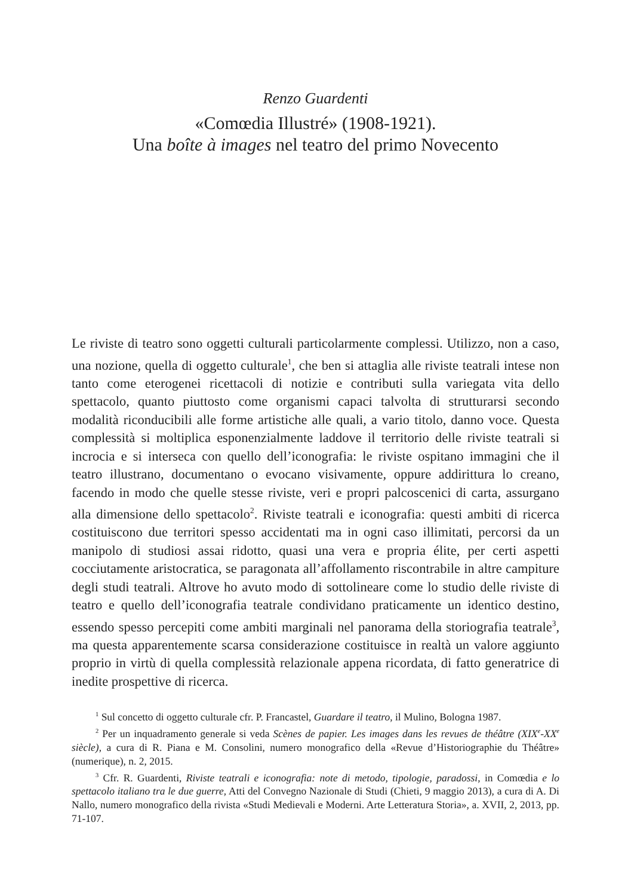Renzo Guardenti
«Comœdia Illustré» (1908-1921).
Una boîte à images nel teatro del primo Novecento
Le riviste di teatro sono oggetti culturali particolarmente complessi. Utilizzo, non a caso, una nozione, quella di oggetto culturale<sup>1</sup>, che ben si attaglia alle riviste teatrali intese non tanto come eterogenei ricettacoli di notizie e contributi sulla variegata vita dello spettacolo, quanto piuttosto come organismi capaci talvolta di strutturarsi secondo modalità riconducibili alle forme artistiche alle quali, a vario titolo, danno voce. Questa complessità si moltiplica esponenzialmente laddove il territorio delle riviste teatrali si incrocia e si interseca con quello dell’iconografia: le riviste ospitano immagini che il teatro illustrano, documentano o evocano visivamente, oppure addirittura lo creano, facendo in modo che quelle stesse riviste, veri e propri palcoscenici di carta, assurgano alla dimensione dello spettacolo<sup>2</sup>. Riviste teatrali e iconografia: questi ambiti di ricerca costituiscono due territori spesso accidentati ma in ogni caso illimitati, percorsi da un manipolo di studiosi assai ridotto, quasi una vera e propria élite, per certi aspetti cocciutamente aristocratica, se paragonata all’affollamento riscontrabile in altre campiture degli studi teatrali. Altrove ho avuto modo di sottolineare come lo studio delle riviste di teatro e quello dell’iconografia teatrale condividano praticamente un identico destino, essendo spesso percepiti come ambiti marginali nel panorama della storiografia teatrale<sup>3</sup>, ma questa apparentemente scarsa considerazione costituisce in realtà un valore aggiunto proprio in virtù di quella complessità relazionale appena ricordata, di fatto generatrice di inedite prospettive di ricerca.
<sup>1</sup> Sul concetto di oggetto culturale cfr. P. Francastel, Guardare il teatro, il Mulino, Bologna 1987.
<sup>2</sup> Per un inquadramento generale si veda Scènes de papier. Les images dans les revues de théâtre (XIX<sup>e</sup>-XX<sup>e</sup> siècle), a cura di R. Piana e M. Consolini, numero monografico della «Revue d’Historiographie du Théâtre» (numerique), n. 2, 2015.
<sup>3</sup> Cfr. R. Guardenti, Riviste teatrali e iconografia: note di metodo, tipologie, paradossi, in Comœdia e lo spettacolo italiano tra le due guerre, Atti del Convegno Nazionale di Studi (Chieti, 9 maggio 2013), a cura di A. Di Nallo, numero monografico della rivista «Studi Medievali e Moderni. Arte Letteratura Storia», a. XVII, 2, 2013, pp. 71-107.